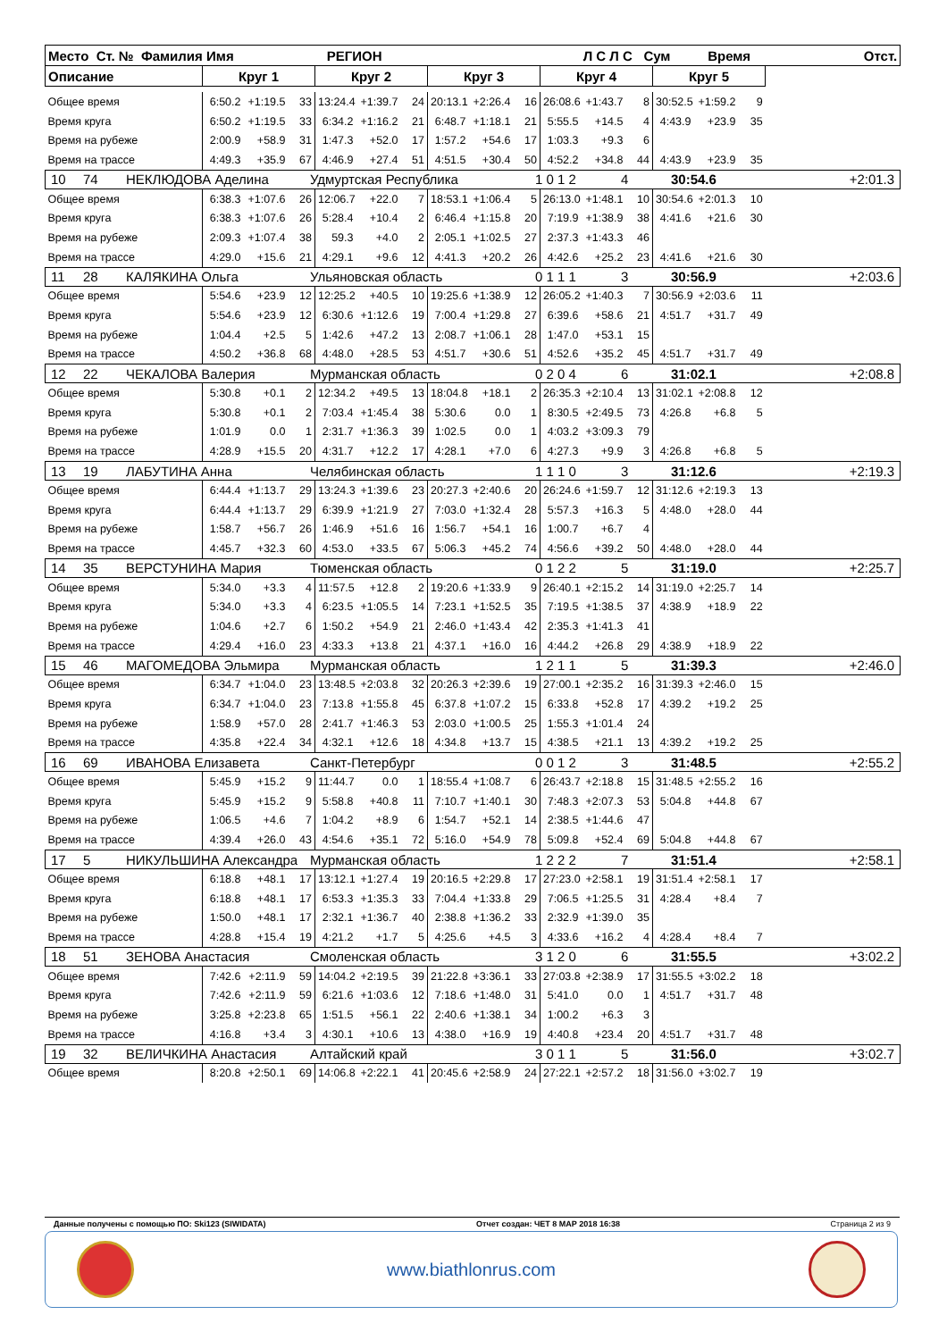| Место Ст. № Фамилия Имя РЕГИОН Л С Л С Сум Время | | | | | | | | | | | | | | | | Отст. |
| --- | --- | --- | --- | --- | --- | --- | --- | --- | --- | --- | --- | --- | --- | --- | --- | --- |
| Описание | Круг 1 | | | Круг 2 | | | Круг 3 | | | Круг 4 | | | Круг 5 | | | |
| Общее время | 6:50.2 | +1:19.5 | 33 | 13:24.4 | +1:39.7 | 24 | 20:13.1 | +2:26.4 | 16 | 26:08.6 | +1:43.7 | 8 | 30:52.5 | +1:59.2 | 9 | |
| Время круга | 6:50.2 | +1:19.5 | 33 | 6:34.2 | +1:16.2 | 21 | 6:48.7 | +1:18.1 | 21 | 5:55.5 | +14.5 | 4 | 4:43.9 | +23.9 | 35 | |
| Время на рубеже | 2:00.9 | +58.9 | 31 | 1:47.3 | +52.0 | 17 | 1:57.2 | +54.6 | 17 | 1:03.3 | +9.3 | 6 | | | | |
| Время на трассе | 4:49.3 | +35.9 | 67 | 4:46.9 | +27.4 | 51 | 4:51.5 | +30.4 | 50 | 4:52.2 | +34.8 | 44 | 4:43.9 | +23.9 | 35 | |
| 10 74 НЕКЛЮДОВА Аделина Удмуртская Республика 1 0 1 2 4 30:54.6 +2:01.3 | | | | | | | | | | | | | | | | |
| Общее время | 6:38.3 | +1:07.6 | 26 | 12:06.7 | +22.0 | 7 | 18:53.1 | +1:06.4 | 5 | 26:13.0 | +1:48.1 | 10 | 30:54.6 | +2:01.3 | 10 | |
| Время круга | 6:38.3 | +1:07.6 | 26 | 5:28.4 | +10.4 | 2 | 6:46.4 | +1:15.8 | 20 | 7:19.9 | +1:38.9 | 38 | 4:41.6 | +21.6 | 30 | |
| Время на рубеже | 2:09.3 | +1:07.4 | 38 | 59.3 | +4.0 | 2 | 2:05.1 | +1:02.5 | 27 | 2:37.3 | +1:43.3 | 46 | | | | |
| Время на трассе | 4:29.0 | +15.6 | 21 | 4:29.1 | +9.6 | 12 | 4:41.3 | +20.2 | 26 | 4:42.6 | +25.2 | 23 | 4:41.6 | +21.6 | 30 | |
| 11 28 КАЛЯКИНА Ольга Ульяновская область 0 1 1 1 3 30:56.9 +2:03.6 | | | | | | | | | | | | | | | | |
| Общее время | 5:54.6 | +23.9 | 12 | 12:25.2 | +40.5 | 10 | 19:25.6 | +1:38.9 | 12 | 26:05.2 | +1:40.3 | 7 | 30:56.9 | +2:03.6 | 11 | |
| Время круга | 5:54.6 | +23.9 | 12 | 6:30.6 | +1:12.6 | 19 | 7:00.4 | +1:29.8 | 27 | 6:39.6 | +58.6 | 21 | 4:51.7 | +31.7 | 49 | |
| Время на рубеже | 1:04.4 | +2.5 | 5 | 1:42.6 | +47.2 | 13 | 2:08.7 | +1:06.1 | 28 | 1:47.0 | +53.1 | 15 | | | | |
| Время на трассе | 4:50.2 | +36.8 | 68 | 4:48.0 | +28.5 | 53 | 4:51.7 | +30.6 | 51 | 4:52.6 | +35.2 | 45 | 4:51.7 | +31.7 | 49 | |
| 12 22 ЧЕКАЛОВА Валерия Мурманская область 0 2 0 4 6 31:02.1 +2:08.8 | | | | | | | | | | | | | | | | |
| Общее время | 5:30.8 | +0.1 | 2 | 12:34.2 | +49.5 | 13 | 18:04.8 | +18.1 | 2 | 26:35.3 | +2:10.4 | 13 | 31:02.1 | +2:08.8 | 12 | |
| Время круга | 5:30.8 | +0.1 | 2 | 7:03.4 | +1:45.4 | 38 | 5:30.6 | 0.0 | 1 | 8:30.5 | +2:49.5 | 73 | 4:26.8 | +6.8 | 5 | |
| Время на рубеже | 1:01.9 | 0.0 | 1 | 2:31.7 | +1:36.3 | 39 | 1:02.5 | 0.0 | 1 | 4:03.2 | +3:09.3 | 79 | | | | |
| Время на трассе | 4:28.9 | +15.5 | 20 | 4:31.7 | +12.2 | 17 | 4:28.1 | +7.0 | 6 | 4:27.3 | +9.9 | 3 | 4:26.8 | +6.8 | 5 | |
| 13 19 ЛАБУТИНА Анна Челябинская область 1 1 1 0 3 31:12.6 +2:19.3 | | | | | | | | | | | | | | | | |
| Общее время | 6:44.4 | +1:13.7 | 29 | 13:24.3 | +1:39.6 | 23 | 20:27.3 | +2:40.6 | 20 | 26:24.6 | +1:59.7 | 12 | 31:12.6 | +2:19.3 | 13 | |
| Время круга | 6:44.4 | +1:13.7 | 29 | 6:39.9 | +1:21.9 | 27 | 7:03.0 | +1:32.4 | 28 | 5:57.3 | +16.3 | 5 | 4:48.0 | +28.0 | 44 | |
| Время на рубеже | 1:58.7 | +56.7 | 26 | 1:46.9 | +51.6 | 16 | 1:56.7 | +54.1 | 16 | 1:00.7 | +6.7 | 4 | | | | |
| Время на трассе | 4:45.7 | +32.3 | 60 | 4:53.0 | +33.5 | 67 | 5:06.3 | +45.2 | 74 | 4:56.6 | +39.2 | 50 | 4:48.0 | +28.0 | 44 | |
| 14 35 ВЕРСТУНИНА Мария Тюменская область 0 1 2 2 5 31:19.0 +2:25.7 | | | | | | | | | | | | | | | | |
| Общее время | 5:34.0 | +3.3 | 4 | 11:57.5 | +12.8 | 2 | 19:20.6 | +1:33.9 | 9 | 26:40.1 | +2:15.2 | 14 | 31:19.0 | +2:25.7 | 14 | |
| Время круга | 5:34.0 | +3.3 | 4 | 6:23.5 | +1:05.5 | 14 | 7:23.1 | +1:52.5 | 35 | 7:19.5 | +1:38.5 | 37 | 4:38.9 | +18.9 | 22 | |
| Время на рубеже | 1:04.6 | +2.7 | 6 | 1:50.2 | +54.9 | 21 | 2:46.0 | +1:43.4 | 42 | 2:35.3 | +1:41.3 | 41 | | | | |
| Время на трассе | 4:29.4 | +16.0 | 23 | 4:33.3 | +13.8 | 21 | 4:37.1 | +16.0 | 16 | 4:44.2 | +26.8 | 29 | 4:38.9 | +18.9 | 22 | |
| 15 46 МАГОМЕДОВА Эльмира Мурманская область 1 2 1 1 5 31:39.3 +2:46.0 | | | | | | | | | | | | | | | | |
| Общее время | 6:34.7 | +1:04.0 | 23 | 13:48.5 | +2:03.8 | 32 | 20:26.3 | +2:39.6 | 19 | 27:00.1 | +2:35.2 | 16 | 31:39.3 | +2:46.0 | 15 | |
| Время круга | 6:34.7 | +1:04.0 | 23 | 7:13.8 | +1:55.8 | 45 | 6:37.8 | +1:07.2 | 15 | 6:33.8 | +52.8 | 17 | 4:39.2 | +19.2 | 25 | |
| Время на рубеже | 1:58.9 | +57.0 | 28 | 2:41.7 | +1:46.3 | 53 | 2:03.0 | +1:00.5 | 25 | 1:55.3 | +1:01.4 | 24 | | | | |
| Время на трассе | 4:35.8 | +22.4 | 34 | 4:32.1 | +12.6 | 18 | 4:34.8 | +13.7 | 15 | 4:38.5 | +21.1 | 13 | 4:39.2 | +19.2 | 25 | |
| 16 69 ИВАНОВА Елизавета Санкт-Петербург 0 0 1 2 3 31:48.5 +2:55.2 | | | | | | | | | | | | | | | | |
| Общее время | 5:45.9 | +15.2 | 9 | 11:44.7 | 0.0 | 1 | 18:55.4 | +1:08.7 | 6 | 26:43.7 | +2:18.8 | 15 | 31:48.5 | +2:55.2 | 16 | |
| Время круга | 5:45.9 | +15.2 | 9 | 5:58.8 | +40.8 | 11 | 7:10.7 | +1:40.1 | 30 | 7:48.3 | +2:07.3 | 53 | 5:04.8 | +44.8 | 67 | |
| Время на рубеже | 1:06.5 | +4.6 | 7 | 1:04.2 | +8.9 | 6 | 1:54.7 | +52.1 | 14 | 2:38.5 | +1:44.6 | 47 | | | | |
| Время на трассе | 4:39.4 | +26.0 | 43 | 4:54.6 | +35.1 | 72 | 5:16.0 | +54.9 | 78 | 5:09.8 | +52.4 | 69 | 5:04.8 | +44.8 | 67 | |
| 17 5 НИКУЛЬШИНА Александра Мурманская область 1 2 2 2 7 31:51.4 +2:58.1 | | | | | | | | | | | | | | | | |
| Общее время | 6:18.8 | +48.1 | 17 | 13:12.1 | +1:27.4 | 19 | 20:16.5 | +2:29.8 | 17 | 27:23.0 | +2:58.1 | 19 | 31:51.4 | +2:58.1 | 17 | |
| Время круга | 6:18.8 | +48.1 | 17 | 6:53.3 | +1:35.3 | 33 | 7:04.4 | +1:33.8 | 29 | 7:06.5 | +1:25.5 | 31 | 4:28.4 | +8.4 | 7 | |
| Время на рубеже | 1:50.0 | +48.1 | 17 | 2:32.1 | +1:36.7 | 40 | 2:38.8 | +1:36.2 | 33 | 2:32.9 | +1:39.0 | 35 | | | | |
| Время на трассе | 4:28.8 | +15.4 | 19 | 4:21.2 | +1.7 | 5 | 4:25.6 | +4.5 | 3 | 4:33.6 | +16.2 | 4 | 4:28.4 | +8.4 | 7 | |
| 18 51 ЗЕНОВА Анастасия Смоленская область 3 1 2 0 6 31:55.5 +3:02.2 | | | | | | | | | | | | | | | | |
| Общее время | 7:42.6 | +2:11.9 | 59 | 14:04.2 | +2:19.5 | 39 | 21:22.8 | +3:36.1 | 33 | 27:03.8 | +2:38.9 | 17 | 31:55.5 | +3:02.2 | 18 | |
| Время круга | 7:42.6 | +2:11.9 | 59 | 6:21.6 | +1:03.6 | 12 | 7:18.6 | +1:48.0 | 31 | 5:41.0 | 0.0 | 1 | 4:51.7 | +31.7 | 48 | |
| Время на рубеже | 3:25.8 | +2:23.8 | 65 | 1:51.5 | +56.1 | 22 | 2:40.6 | +1:38.1 | 34 | 1:00.2 | +6.3 | 3 | | | | |
| Время на трассе | 4:16.8 | +3.4 | 3 | 4:30.1 | +10.6 | 13 | 4:38.0 | +16.9 | 19 | 4:40.8 | +23.4 | 20 | 4:51.7 | +31.7 | 48 | |
| 19 32 ВЕЛИЧКИНА Анастасия Алтайский край 3 0 1 1 5 31:56.0 +3:02.7 | | | | | | | | | | | | | | | | |
| Общее время | 8:20.8 | +2:50.1 | 69 | 14:06.8 | +2:22.1 | 41 | 20:45.6 | +2:58.9 | 24 | 27:22.1 | +2:57.2 | 18 | 31:56.0 | +3:02.7 | 19 | |
Данные получены с помощью ПО: Ski123 (SIWIDATA) Отчет создан: ЧЕТ 8 МАР 2018 16:38 Страница 2 из 9
www.biathlonrus.com